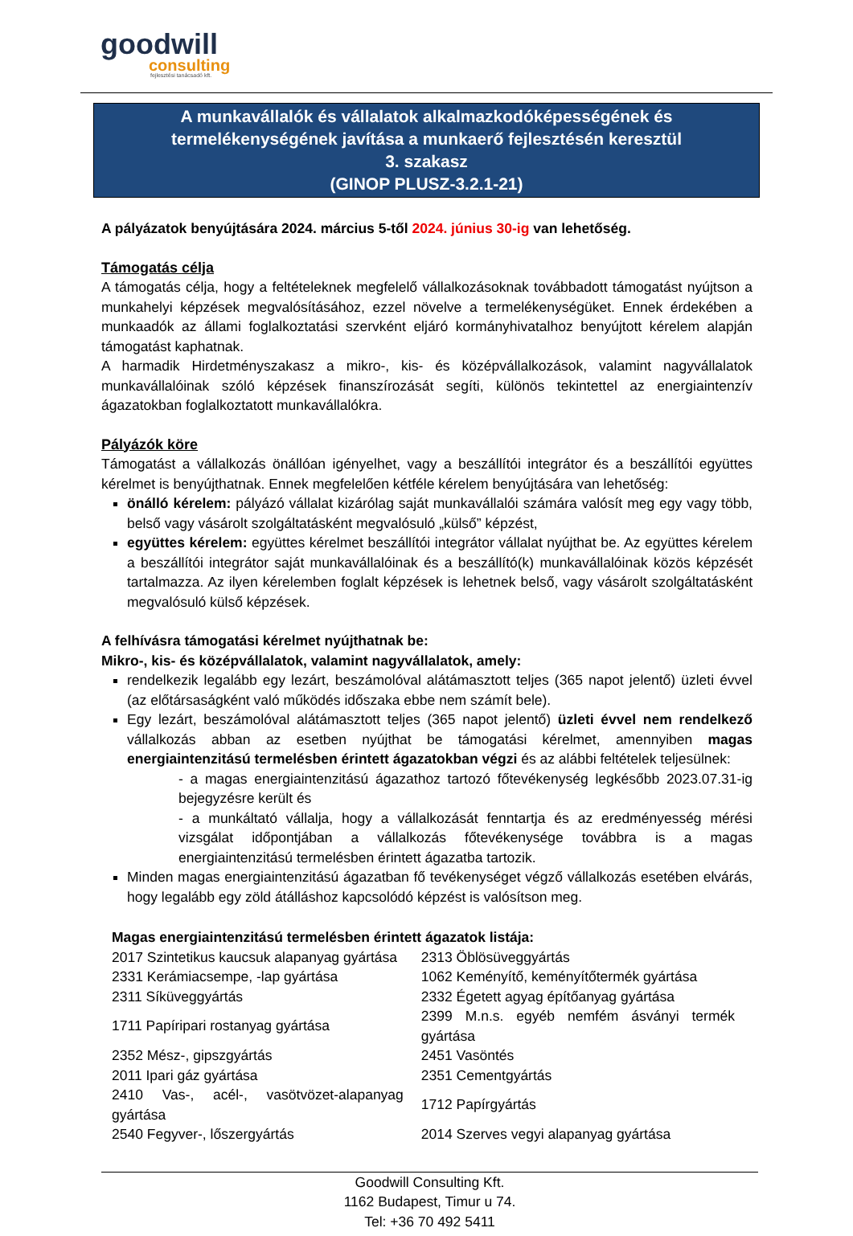goodwill
consulting
fejlesztési tanácsadó kft.
A munkavállalók és vállalatok alkalmazkodóképességének és
termelékenységének javítása a munkaerő fejlesztésén keresztül
3. szakasz
(GINOP PLUSZ-3.2.1-21)
A pályázatok benyújtására 2024. március 5-től 2024. június 30-ig van lehetőség.
Támogatás célja
A támogatás célja, hogy a feltételeknek megfelelő vállalkozásoknak továbbadott támogatást nyújtson a munkahelyi képzések megvalósításához, ezzel növelve a termelékenységüket. Ennek érdekében a munkaadók az állami foglalkoztatási szervként eljáró kormányhivatalhoz benyújtott kérelem alapján támogatást kaphatnak.
A harmadik Hirdetményszakasz a mikro-, kis- és középvállalkozások, valamint nagyvállalatok munkavállalóinak szóló képzések finanszírozását segíti, különös tekintettel az energiaintenzív ágazatokban foglalkoztatott munkavállalókra.
Pályázók köre
Támogatást a vállalkozás önállóan igényelhet, vagy a beszállítói integrátor és a beszállítói együttes kérelmet is benyújthatnak. Ennek megfelelően kétféle kérelem benyújtására van lehetőség:
önálló kérelem: pályázó vállalat kizárólag saját munkavállalói számára valósít meg egy vagy több, belső vagy vásárolt szolgáltatásként megvalósuló „külső” képzést,
együttes kérelem: együttes kérelmet beszállítói integrátor vállalat nyújthat be. Az együttes kérelem a beszállítói integrátor saját munkavállalóinak és a beszállító(k) munkavállalóinak közös képzését tartalmazza. Az ilyen kérelemben foglalt képzések is lehetnek belső, vagy vásárolt szolgáltatásként megvalósuló külső képzések.
A felhívásra támogatási kérelmet nyújthatnak be:
Mikro-, kis- és középvállalatok, valamint nagyvállalatok, amely:
rendelkezik legalább egy lezárt, beszámolóval alátámasztott teljes (365 napot jelentő) üzleti évvel (az előtársaságként való működés időszaka ebbe nem számít bele).
Egy lezárt, beszámolóval alátámasztott teljes (365 napot jelentő) üzleti évvel nem rendelkező vállalkozás abban az esetben nyújthat be támogatási kérelmet, amennyiben magas energiaintenzitású termelésben érintett ágazatokban végzi és az alábbi feltételek teljesülnek:
- a magas energiaintenzitású ágazathoz tartozó főtevékenység legkésőbb 2023.07.31-ig bejegyzésre került és
- a munkáltató vállalja, hogy a vállalkozását fenntartja és az eredményesség mérési vizsgálat időpontjában a vállalkozás főtevékenysége továbbra is a magas energiaintenzitású termelésben érintett ágazatba tartozik.
Minden magas energiaintenzitású ágazatban fő tevékenységet végző vállalkozás esetében elvárás, hogy legalább egy zöld átálláshoz kapcsolódó képzést is valósítson meg.
Magas energiaintenzitású termelésben érintett ágazatok listája:
| 2017 Szintetikus kaucsuk alapanyag gyártása | 2313 Öblösüveggyártás |
| 2331 Kerámiacsempe, -lap gyártása | 1062 Keményítő, keményítőtermék gyártása |
| 2311 Síküveggyártás | 2332 Égetett agyag építőanyag gyártása |
| 1711 Papíripari rostanyag gyártása | 2399 M.n.s. egyéb nemfém ásványi termék gyártása |
| 2352 Mész-, gipszgyártás | 2451 Vasöntés |
| 2011 Ipari gáz gyártása | 2351 Cementgyártás |
| 2410 Vas-, acél-, vasötvözet-alapanyag gyártása | 1712 Papírgyártás |
| 2540 Fegyver-, lőszergyártás | 2014 Szerves vegyi alapanyag gyártása |
Goodwill Consulting Kft.
1162 Budapest, Timur u 74.
Tel: +36 70 492 5411